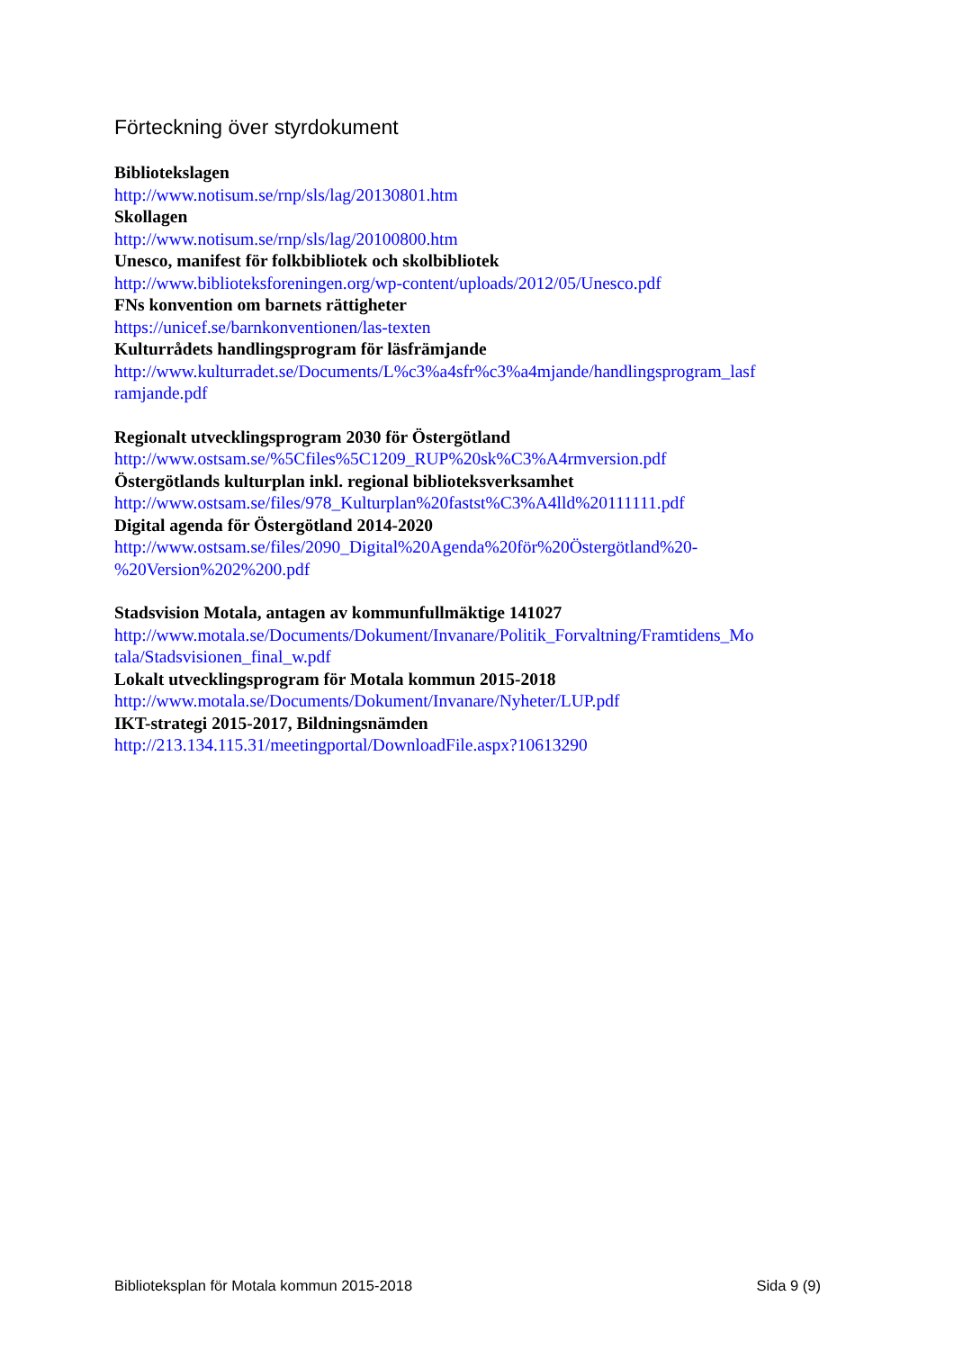Förteckning över styrdokument
Bibliotekslagen
http://www.notisum.se/rnp/sls/lag/20130801.htm
Skollagen
http://www.notisum.se/rnp/sls/lag/20100800.htm
Unesco, manifest för folkbibliotek och skolbibliotek
http://www.biblioteksforeningen.org/wp-content/uploads/2012/05/Unesco.pdf
FNs konvention om barnets rättigheter
https://unicef.se/barnkonventionen/las-texten
Kulturrådets handlingsprogram för läsfrämjande
http://www.kulturradet.se/Documents/L%c3%a4sfr%c3%a4mjande/handlingsprogram_lasf
ramjande.pdf
Regionalt utvecklingsprogram 2030 för Östergötland
http://www.ostsam.se/%5Cfiles%5C1209_RUP%20sk%C3%A4rmversion.pdf
Östergötlands kulturplan inkl. regional biblioteksverksamhet
http://www.ostsam.se/files/978_Kulturplan%20fastst%C3%A4lld%20111111.pdf
Digital agenda för Östergötland 2014-2020
http://www.ostsam.se/files/2090_Digital%20Agenda%20för%20Östergötland%20-
%20Version%202%200.pdf
Stadsvision Motala, antagen av kommunfullmäktige 141027
http://www.motala.se/Documents/Dokument/Invanare/Politik_Forvaltning/Framtidens_Mo
tala/Stadsvisionen_final_w.pdf
Lokalt utvecklingsprogram för Motala kommun 2015-2018
http://www.motala.se/Documents/Dokument/Invanare/Nyheter/LUP.pdf
IKT-strategi 2015-2017, Bildningsnämden
http://213.134.115.31/meetingportal/DownloadFile.aspx?10613290
Biblioteksplan för Motala kommun 2015-2018 Sida 9 (9)